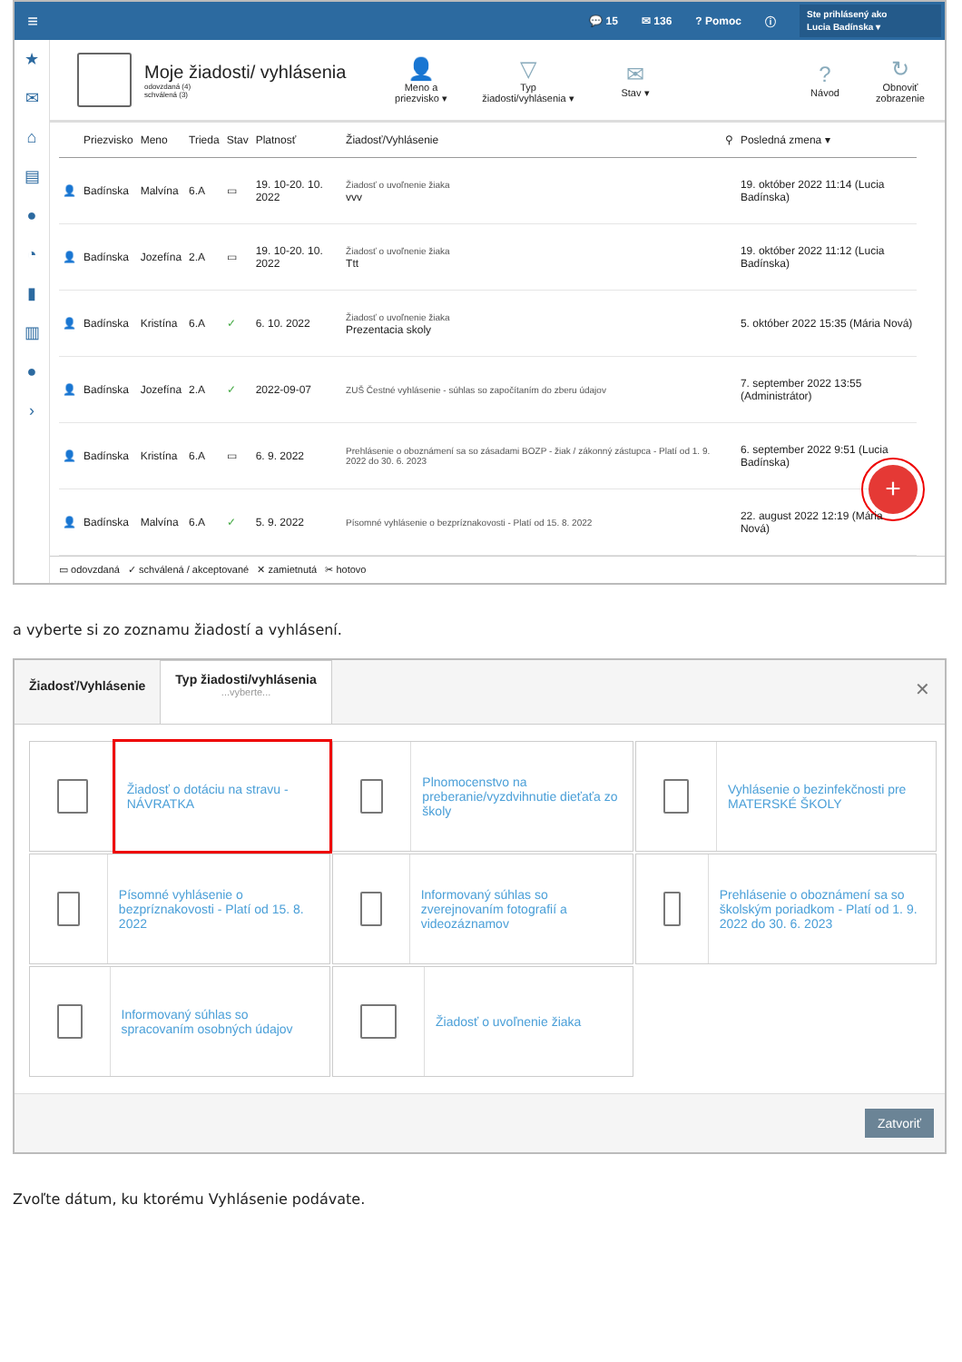≡
💬 15 ✉ 136? Pomoc ⓘ
Ste prihlásený ako
Lucia Badínska ▾
★
✉
⌂
▤
●
◔
▮
▥
●
›
Moje žiadosti/ vyhlásenia
odovzdaná (4)
schválená (3)
👤
Meno a priezvisko ▾
▽
Typ žiadosti/vyhlásenia ▾
✉
Stav ▾
?
Návod
↻
Obnoviť zobrazenie
| | Priezvisko | Meno | Trieda | Stav | Platnosť | Žiadosť/Vyhlásenie | ⚲ | Posledná zmena ▾ |
| --- | --- | --- | --- | --- | --- | --- | --- | --- |
| 👤 | Badínska | Malvína | 6.A | ▭ | 19. 10-20. 10. 2022 | Žiadosť o uvoľnenie žiaka vvv | | 19. október 2022 11:14 (Lucia Badínska) |
| 👤 | Badínska | Jozefína | 2.A | ▭ | 19. 10-20. 10. 2022 | Žiadosť o uvoľnenie žiaka Ttt | | 19. október 2022 11:12 (Lucia Badínska) |
| 👤 | Badínska | Kristína | 6.A | ✓ | 6. 10. 2022 | Žiadosť o uvoľnenie žiaka Prezentacia skoly | | 5. október 2022 15:35 (Mária Nová) |
| 👤 | Badínska | Jozefína | 2.A | ✓ | 2022-09-07 | ZUŠ Čestné vyhlásenie - súhlas so započítaním do zberu údajov | | 7. september 2022 13:55 (Administrátor) |
| 👤 | Badínska | Kristína | 6.A | ▭ | 6. 9. 2022 | Prehlásenie o oboznámení sa so zásadami BOZP - žiak / zákonný zástupca - Platí od 1. 9. 2022 do 30. 6. 2023 | | 6. september 2022 9:51 (Lucia Badínska) |
| 👤 | Badínska | Malvína | 6.A | ✓ | 5. 9. 2022 | Písomné vyhlásenie o bezpríznakovosti - Platí od 15. 8. 2022 | | 22. august 2022 12:19 (Mária Nová) |
+
▭ odovzdaná ✓ schválená / akceptované ✕ zamietnutá ✂ hotovo
a vyberte si zo zoznamu žiadostí a vyhlásení.
Žiadosť/Vyhlásenie
Typ žiadosti/vyhlásenia...vyberte...
✕
Žiadosť o dotáciu na stravu - NÁVRATKA
Plnomocenstvo na preberanie/vyzdvihnutie dieťaťa zo školy
Vyhlásenie o bezinfekčnosti pre MATERSKÉ ŠKOLY
Písomné vyhlásenie o bezpríznakovosti - Platí od 15. 8. 2022
Informovaný súhlas so zverejnovaním fotografií a videozáznamov
Prehlásenie o oboznámení sa so školským poriadkom - Platí od 1. 9. 2022 do 30. 6. 2023
Informovaný súhlas so spracovaním osobných údajov
Žiadosť o uvoľnenie žiaka
Zatvoriť
Zvoľte dátum, ku ktorému Vyhlásenie podávate.